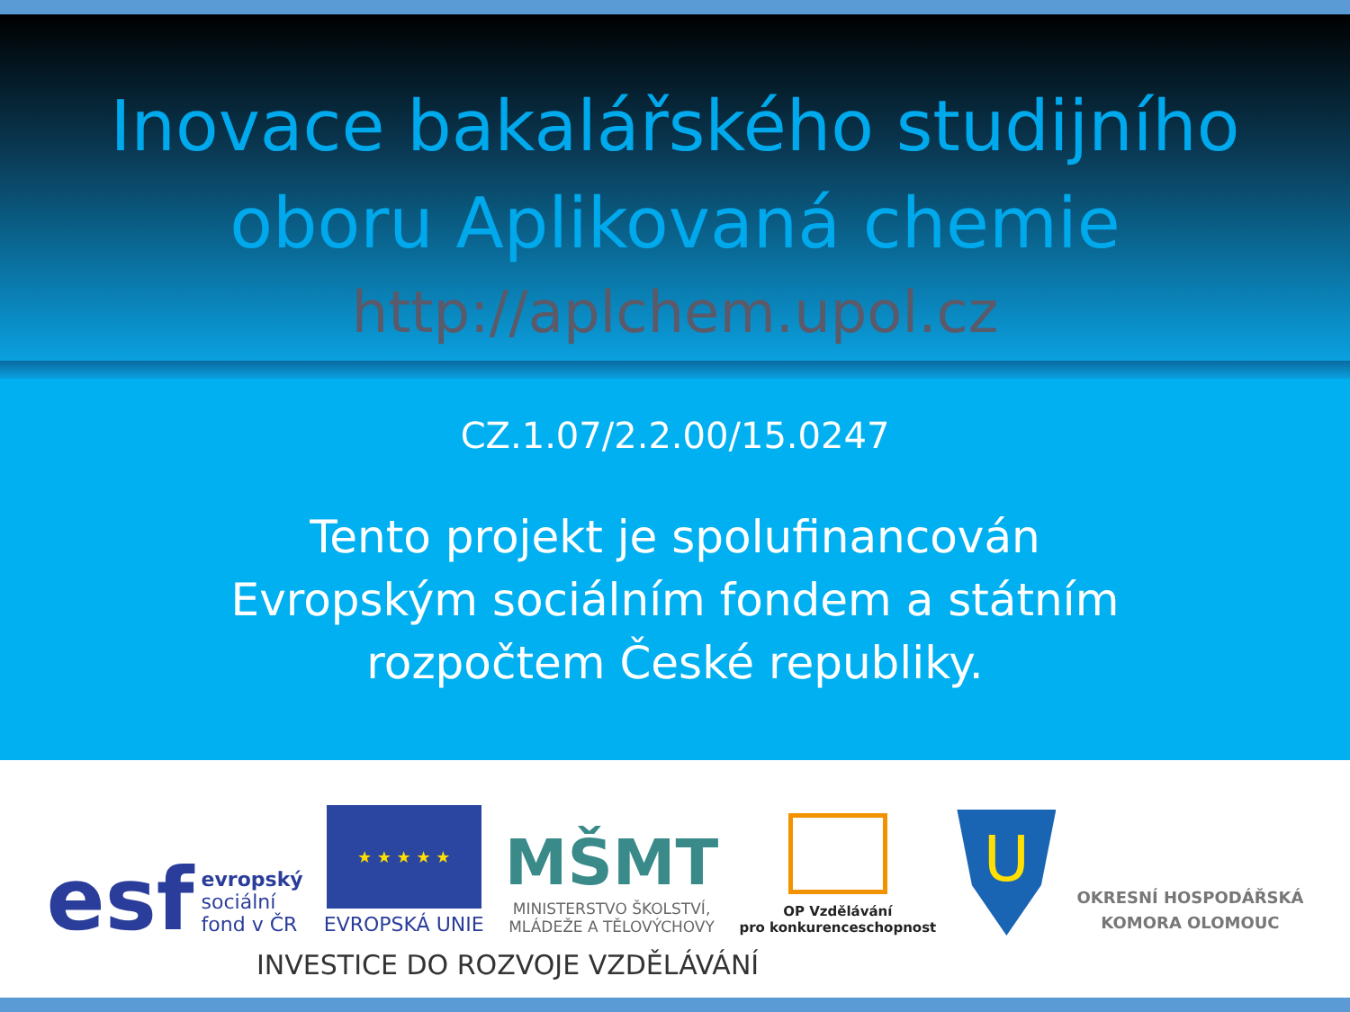Inovace bakalářského studijního
oboru Aplikovaná chemie
http://aplchem.upol.cz
CZ.1.07/2.2.00/15.0247
Tento projekt je spolufinancován
Evropským sociálním fondem a státním
rozpočtem České republiky.
esf evropský
sociální
fond v ČR
★ ★ ★ ★ ★
EVROPSKÁ UNIE
MŠMT
MINISTERSTVO ŠKOLSTVÍ,
MLÁDEŽE A TĚLOVÝCHOVY
OP Vzdělávání
pro konkurenceschopnost
U
OKRESNÍ HOSPODÁŘSKÁ
KOMORA OLOMOUC
INVESTICE DO ROZVOJE VZDĚLÁVÁNÍ